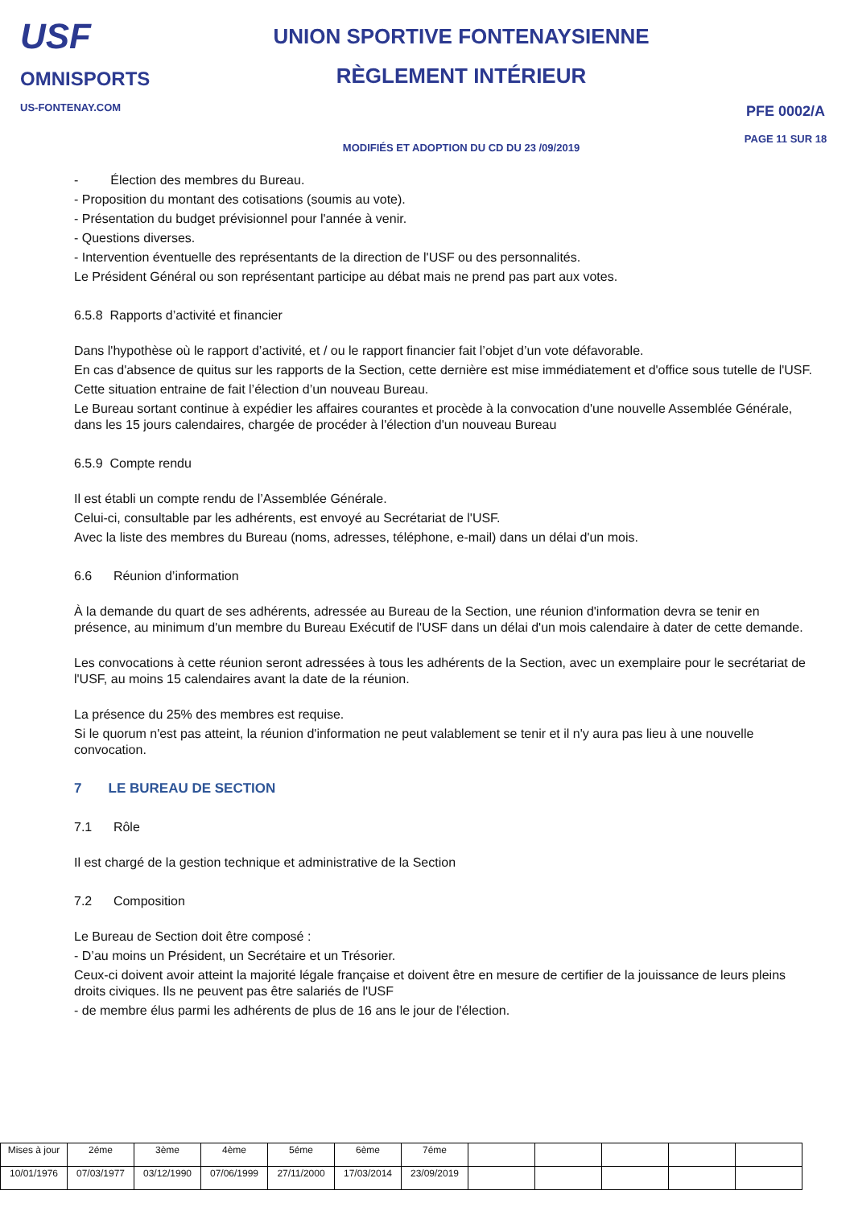USF
OMNISPORTS
US-FONTENAY.COM
UNION SPORTIVE FONTENAYSIENNE
RÈGLEMENT INTÉRIEUR
MODIFIÉS ET ADOPTION DU CD DU 23 /09/2019
PFE 0002/A
PAGE 11 SUR 18
- Élection des membres du Bureau.
- Proposition du montant des cotisations (soumis au vote).
- Présentation du budget prévisionnel pour l'année à venir.
- Questions diverses.
- Intervention éventuelle des représentants de la direction de l'USF ou des personnalités.
Le Président Général ou son représentant participe au débat mais ne prend pas part aux votes.
6.5.8 Rapports d’activité et financier
Dans l'hypothèse où le rapport d’activité, et / ou le rapport financier fait l’objet d’un vote défavorable.
En cas d'absence de quitus sur les rapports de la Section, cette dernière est mise immédiatement et d'office sous tutelle de l'USF.
Cette situation entraine de fait l’élection d’un nouveau Bureau.
Le Bureau sortant continue à expédier les affaires courantes et procède à la convocation d'une nouvelle Assemblée Générale, dans les 15 jours calendaires, chargée de procéder à l'élection d'un nouveau Bureau
6.5.9 Compte rendu
Il est établi un compte rendu de l’Assemblée Générale.
Celui-ci, consultable par les adhérents, est envoyé au Secrétariat de l'USF.
Avec la liste des membres du Bureau (noms, adresses, téléphone, e-mail) dans un délai d'un mois.
6.6 Réunion d’information
À la demande du quart de ses adhérents, adressée au Bureau de la Section, une réunion d'information devra se tenir en présence, au minimum d'un membre du Bureau Exécutif de l'USF dans un délai d'un mois calendaire à dater de cette demande.
Les convocations à cette réunion seront adressées à tous les adhérents de la Section, avec un exemplaire pour le secrétariat de l'USF, au moins 15 calendaires avant la date de la réunion.
La présence du 25% des membres est requise.
Si le quorum n'est pas atteint, la réunion d'information ne peut valablement se tenir et il n'y aura pas lieu à une nouvelle convocation.
7 LE BUREAU DE SECTION
7.1 Rôle
Il est chargé de la gestion technique et administrative de la Section
7.2 Composition
Le Bureau de Section doit être composé :
- D’au moins un Président, un Secrétaire et un Trésorier.
Ceux-ci doivent avoir atteint la majorité légale française et doivent être en mesure de certifier de la jouissance de leurs pleins droits civiques. Ils ne peuvent pas être salariés de l'USF
- de membre élus parmi les adhérents de plus de 16 ans le jour de l'élection.
| Mises à jour | 2éme | 3ème | 4ème | 5éme | 6ème | 7éme | | | | | |
| 10/01/1976 | 07/03/1977 | 03/12/1990 | 07/06/1999 | 27/11/2000 | 17/03/2014 | 23/09/2019 | | | | | |